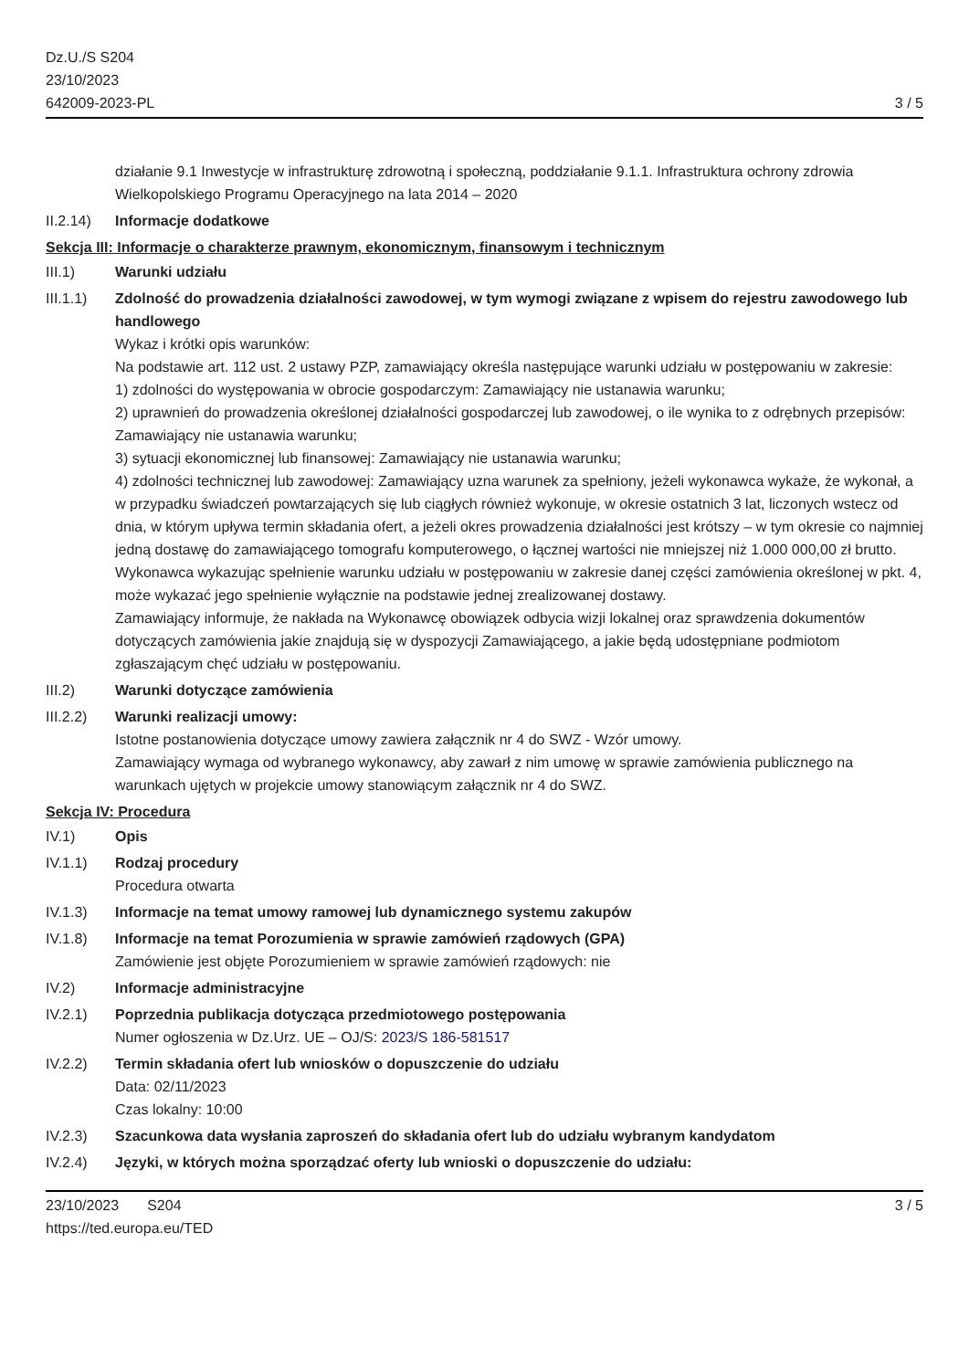Dz.U./S S204
23/10/2023
642009-2023-PL
3 / 5
działanie 9.1 Inwestycje w infrastrukturę zdrowotną i społeczną, poddziałanie 9.1.1. Infrastruktura ochrony zdrowia Wielkopolskiego Programu Operacyjnego na lata 2014 – 2020
II.2.14)
Informacje dodatkowe
Sekcja III: Informacje o charakterze prawnym, ekonomicznym, finansowym i technicznym
III.1) Warunki udziału
III.1.1)
Zdolność do prowadzenia działalności zawodowej, w tym wymogi związane z wpisem do rejestru zawodowego lub handlowego
Wykaz i krótki opis warunków:
Na podstawie art. 112 ust. 2 ustawy PZP, zamawiający określa następujące warunki udziału w postępowaniu w zakresie:
1) zdolności do występowania w obrocie gospodarczym: Zamawiający nie ustanawia warunku;
2) uprawnień do prowadzenia określonej działalności gospodarczej lub zawodowej, o ile wynika to z odrębnych przepisów: Zamawiający nie ustanawia warunku;
3) sytuacji ekonomicznej lub finansowej: Zamawiający nie ustanawia warunku;
4) zdolności technicznej lub zawodowej: Zamawiający uzna warunek za spełniony, jeżeli wykonawca wykaże, że wykonał, a w przypadku świadczeń powtarzających się lub ciągłych również wykonuje, w okresie ostatnich 3 lat, liczonych wstecz od dnia, w którym upływa termin składania ofert, a jeżeli okres prowadzenia działalności jest krótszy – w tym okresie co najmniej jedną dostawę do zamawiającego tomografu komputerowego, o łącznej wartości nie mniejszej niż 1.000 000,00 zł brutto. Wykonawca wykazując spełnienie warunku udziału w postępowaniu w zakresie danej części zamówienia określonej w pkt. 4, może wykazać jego spełnienie wyłącznie na podstawie jednej zrealizowanej dostawy.
Zamawiający informuje, że nakłada na Wykonawcę obowiązek odbycia wizji lokalnej oraz sprawdzenia dokumentów dotyczących zamówienia jakie znajdują się w dyspozycji Zamawiającego, a jakie będą udostępniane podmiotom zgłaszającym chęć udziału w postępowaniu.
III.2) Warunki dotyczące zamówienia
III.2.2)
Warunki realizacji umowy:
Istotne postanowienia dotyczące umowy zawiera załącznik nr 4 do SWZ - Wzór umowy.
Zamawiający wymaga od wybranego wykonawcy, aby zawarł z nim umowę w sprawie zamówienia publicznego na warunkach ujętych w projekcie umowy stanowiącym załącznik nr 4 do SWZ.
Sekcja IV: Procedura
IV.1) Opis
IV.1.1) Rodzaj procedury
Procedura otwarta
IV.1.3) Informacje na temat umowy ramowej lub dynamicznego systemu zakupów
IV.1.8) Informacje na temat Porozumienia w sprawie zamówień rządowych (GPA)
Zamówienie jest objęte Porozumieniem w sprawie zamówień rządowych: nie
IV.2) Informacje administracyjne
IV.2.1) Poprzednia publikacja dotycząca przedmiotowego postępowania
Numer ogłoszenia w Dz.Urz. UE – OJ/S: 2023/S 186-581517
IV.2.2) Termin składania ofert lub wniosków o dopuszczenie do udziału
Data: 02/11/2023
Czas lokalny: 10:00
IV.2.3) Szacunkowa data wysłania zaproszeń do składania ofert lub do udziału wybranym kandydatom
IV.2.4) Języki, w których można sporządzać oferty lub wnioski o dopuszczenie do udziału:
23/10/2023 S204
https://ted.europa.eu/TED
3 / 5